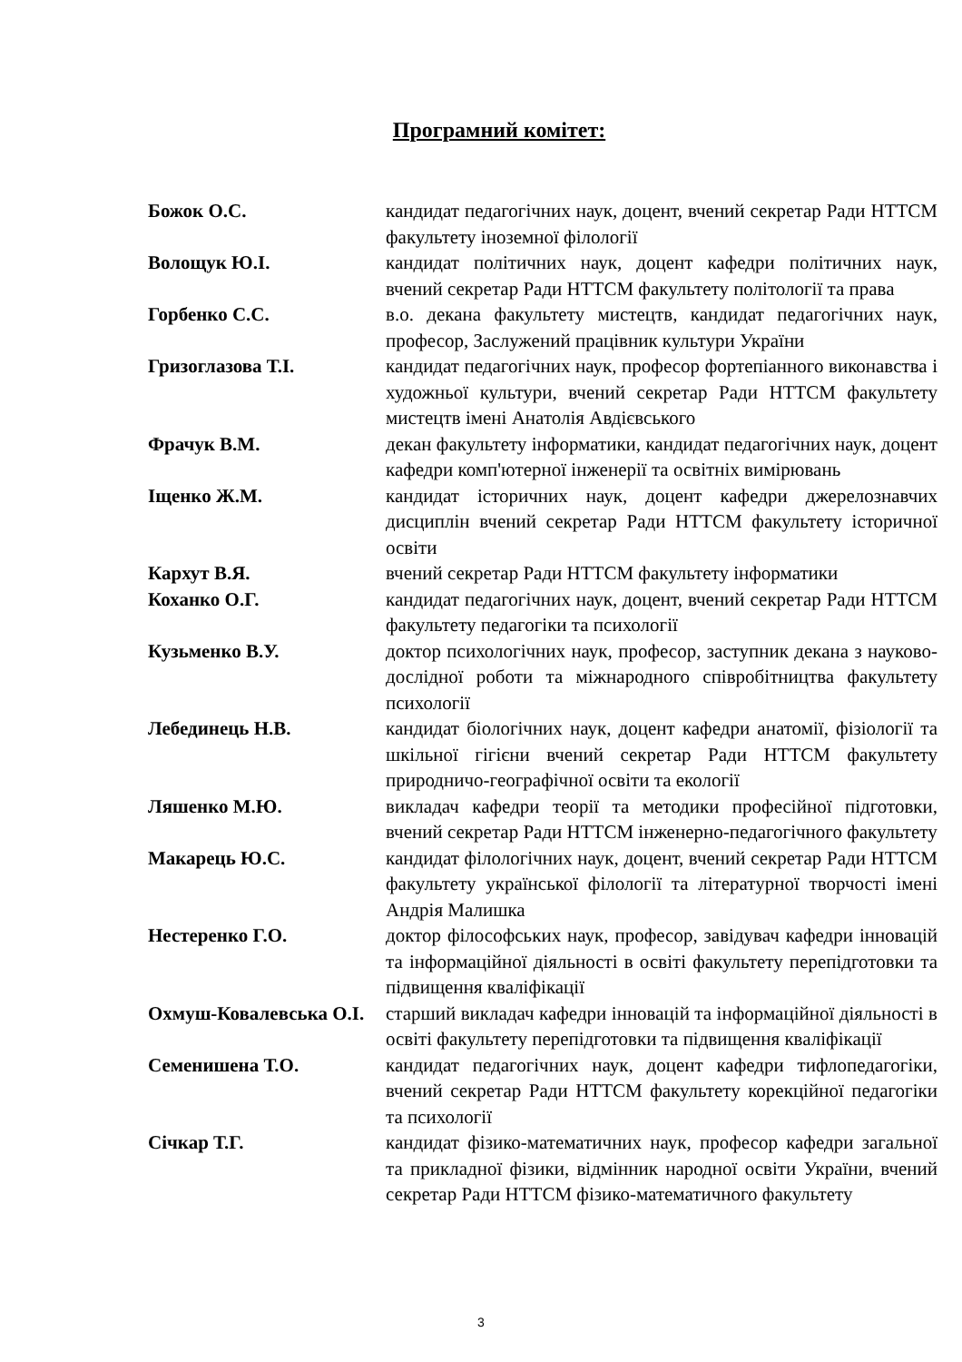Програмний комітет:
Божок О.С. кандидат педагогічних наук, доцент, вчений секретар Ради НТТСМ факультету іноземної філології
Волощук Ю.І. кандидат політичних наук, доцент кафедри політичних наук, вчений секретар Ради НТТСМ факультету політології та права
Горбенко С.С. в.о. декана факультету мистецтв, кандидат педагогічних наук, професор, Заслужений працівник культури України
Гризоглазова Т.І. кандидат педагогічних наук, професор фортепіанного виконавства і художньої культури, вчений секретар Ради НТТСМ факультету мистецтв імені Анатолія Авдієвського
Фрачук В.М. декан факультету інформатики, кандидат педагогічних наук, доцент кафедри комп'ютерної інженерії та освітніх вимірювань
Іщенко Ж.М. кандидат історичних наук, доцент кафедри джерелознавчих дисциплін вчений секретар Ради НТТСМ факультету історичної освіти
Кархут В.Я. вчений секретар Ради НТТСМ факультету інформатики
Коханко О.Г. кандидат педагогічних наук, доцент, вчений секретар Ради НТТСМ факультету педагогіки та психології
Кузьменко В.У. доктор психологічних наук, професор, заступник декана з науково-дослідної роботи та міжнародного співробітництва факультету психології
Лебединець Н.В. кандидат біологічних наук, доцент кафедри анатомії, фізіології та шкільної гігієни вчений секретар Ради НТТСМ факультету природничо-географічної освіти та екології
Ляшенко М.Ю. викладач кафедри теорії та методики професійної підготовки, вчений секретар Ради НТТСМ інженерно-педагогічного факультету
Макарець Ю.С. кандидат філологічних наук, доцент, вчений секретар Ради НТТСМ факультету української філології та літературної творчості імені Андрія Малишка
Нестеренко Г.О. доктор філософських наук, професор, завідувач кафедри інновацій та інформаційної діяльності в освіті факультету перепідготовки та підвищення кваліфікації
Охмуш-Ковалевська О.І.
старший викладач кафедри інновацій та інформаційної діяльності в освіті факультету перепідготовки та підвищення кваліфікації
Семенишена Т.О. кандидат педагогічних наук, доцент кафедри тифлопедагогіки, вчений секретар Ради НТТСМ факультету корекційної педагогіки та психології
Січкар Т.Г. кандидат фізико-математичних наук, професор кафедри загальної та прикладної фізики, відмінник народної освіти України, вчений секретар Ради НТТСМ фізико-математичного факультету
3